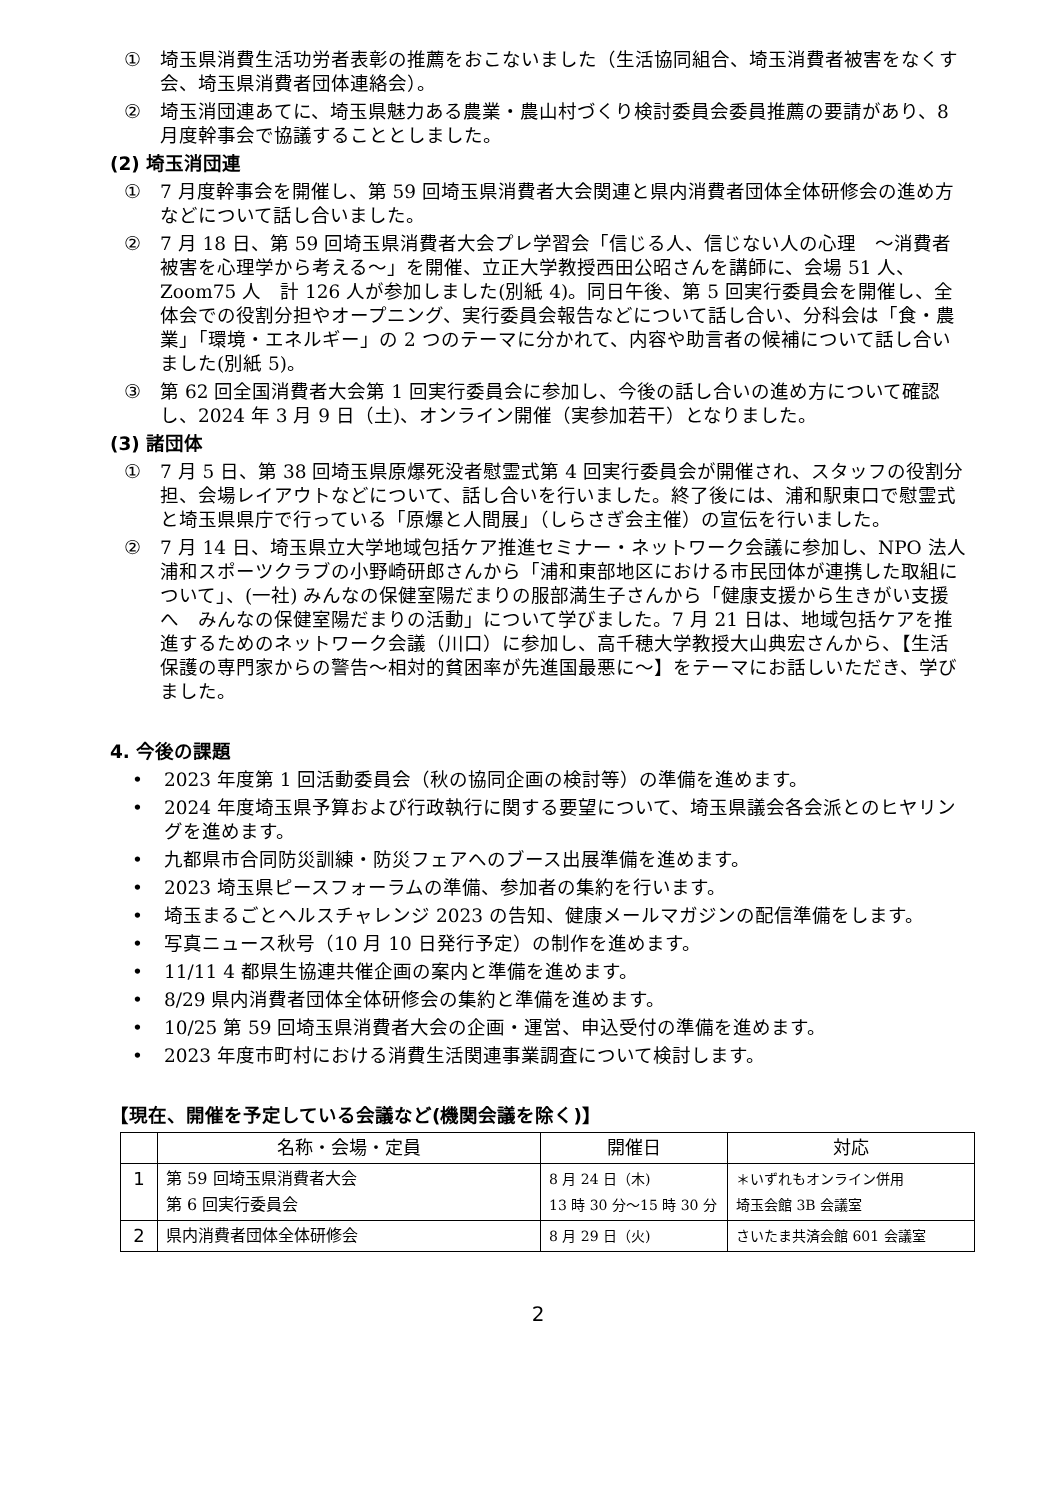① 埼玉県消費生活功労者表彰の推薦をおこないました（生活協同組合、埼玉消費者被害をなくす会、埼玉県消費者団体連絡会）。
② 埼玉消団連あてに、埼玉県魅力ある農業・農山村づくり検討委員会委員推薦の要請があり、8 月度幹事会で協議することとしました。
(2) 埼玉消団連
① 7 月度幹事会を開催し、第 59 回埼玉県消費者大会関連と県内消費者団体全体研修会の進め方などについて話し合いました。
② 7 月 18 日、第 59 回埼玉県消費者大会プレ学習会「信じる人、信じない人の心理　～消費者被害を心理学から考える～」を開催、立正大学教授西田公昭さんを講師に、会場 51 人、Zoom75 人　計 126 人が参加しました(別紙 4)。同日午後、第 5 回実行委員会を開催し、全体会での役割分担やオープニング、実行委員会報告などについて話し合い、分科会は「食・農業」「環境・エネルギー」の 2 つのテーマに分かれて、内容や助言者の候補について話し合いました(別紙 5)。
③ 第 62 回全国消費者大会第 1 回実行委員会に参加し、今後の話し合いの進め方について確認し、2024 年 3 月 9 日（土)、オンライン開催（実参加若干）となりました。
(3) 諸団体
① 7 月 5 日、第 38 回埼玉県原爆死没者慰霊式第 4 回実行委員会が開催され、スタッフの役割分担、会場レイアウトなどについて、話し合いを行いました。終了後には、浦和駅東口で慰霊式と埼玉県県庁で行っている「原爆と人間展」（しらさぎ会主催）の宣伝を行いました。
② 7 月 14 日、埼玉県立大学地域包括ケア推進セミナー・ネットワーク会議に参加し、NPO 法人浦和スポーツクラブの小野崎研郎さんから「浦和東部地区における市民団体が連携した取組について」、(一社) みんなの保健室陽だまりの服部満生子さんから「健康支援から生きがい支援へ　みんなの保健室陽だまりの活動」について学びました。7 月 21 日は、地域包括ケアを推進するためのネットワーク会議（川口）に参加し、高千穂大学教授大山典宏さんから、【生活保護の専門家からの警告～相対的貧困率が先進国最悪に～】をテーマにお話しいただき、学びました。
4. 今後の課題
• 2023 年度第 1 回活動委員会（秋の協同企画の検討等）の準備を進めます。
• 2024 年度埼玉県予算および行政執行に関する要望について、埼玉県議会各会派とのヒヤリングを進めます。
• 九都県市合同防災訓練・防災フェアへのブース出展準備を進めます。
• 2023 埼玉県ピースフォーラムの準備、参加者の集約を行います。
• 埼玉まるごとヘルスチャレンジ 2023 の告知、健康メールマガジンの配信準備をします。
• 写真ニュース秋号（10 月 10 日発行予定）の制作を進めます。
• 11/11 4 都県生協連共催企画の案内と準備を進めます。
• 8/29 県内消費者団体全体研修会の集約と準備を進めます。
• 10/25 第 59 回埼玉県消費者大会の企画・運営、申込受付の準備を進めます。
• 2023 年度市町村における消費生活関連事業調査について検討します。
【現在、開催を予定している会議など(機関会議を除く)】
| | 名称・会場・定員 | 開催日 | 対応 |
| --- | --- | --- | --- |
| 1 | 第 59 回埼玉県消費者大会 第 6 回実行委員会 | 8 月 24 日（木) 13 時 30 分～15 時 30 分 | ＊いずれもオンライン併用 埼玉会館 3B 会議室 |
| 2 | 県内消費者団体全体研修会 | 8 月 29 日（火) | さいたま共済会館 601 会議室 |
2